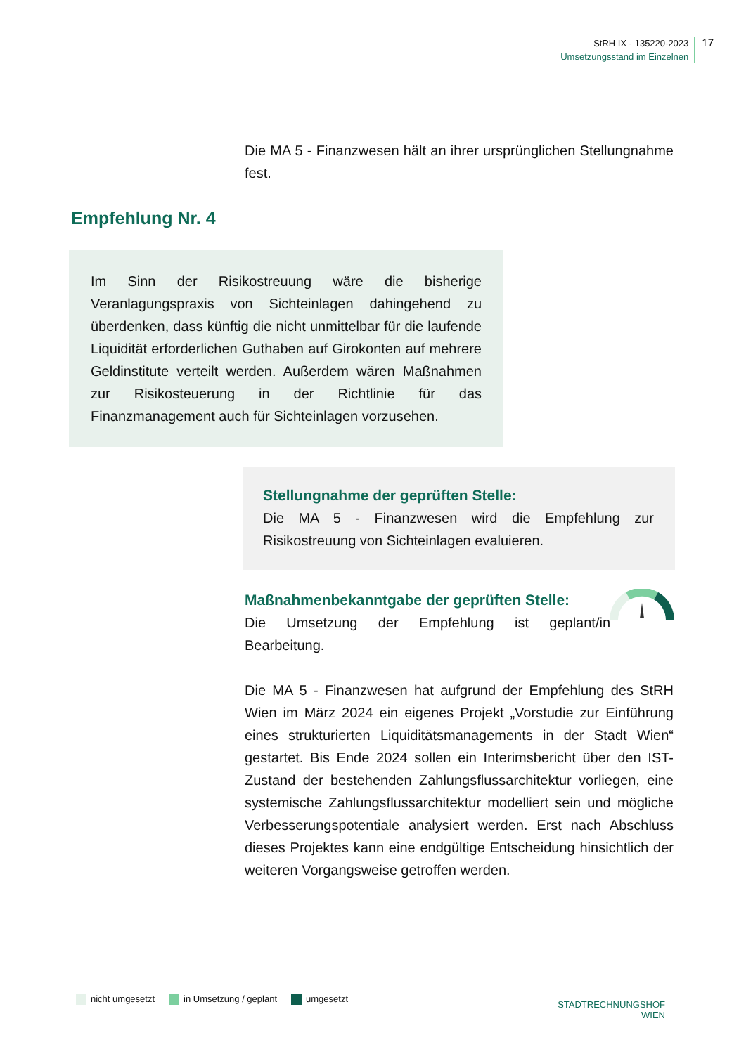StRH IX - 135220-2023
Umsetzungsstand im Einzelnen
17
Die MA 5 - Finanzwesen hält an ihrer ursprünglichen Stellungnahme fest.
Empfehlung Nr. 4
Im Sinn der Risikostreuung wäre die bisherige Veranlagungspraxis von Sichteinlagen dahingehend zu überdenken, dass künftig die nicht unmittelbar für die laufende Liquidität erforderlichen Guthaben auf Girokonten auf mehrere Geldinstitute verteilt werden. Außerdem wären Maßnahmen zur Risikosteuerung in der Richtlinie für das Finanzmanagement auch für Sichteinlagen vorzusehen.
Stellungnahme der geprüften Stelle:
Die MA 5 - Finanzwesen wird die Empfehlung zur Risikostreuung von Sichteinlagen evaluieren.
Maßnahmenbekanntgabe der geprüften Stelle:
Die Umsetzung der Empfehlung ist geplant/in Bearbeitung.
Die MA 5 - Finanzwesen hat aufgrund der Empfehlung des StRH Wien im März 2024 ein eigenes Projekt „Vorstudie zur Einführung eines strukturierten Liquiditätsmanagements in der Stadt Wien“ gestartet. Bis Ende 2024 sollen ein Interimsbericht über den IST-Zustand der bestehenden Zahlungsflussarchitektur vorliegen, eine systemische Zahlungsflussarchitektur modelliert sein und mögliche Verbesserungspotentiale analysiert werden. Erst nach Abschluss dieses Projektes kann eine endgültige Entscheidung hinsichtlich der weiteren Vorgangsweise getroffen werden.
nicht umgesetzt in Umsetzung / geplant umgesetzt
STADTRECHNUNGSHOF
WIEN